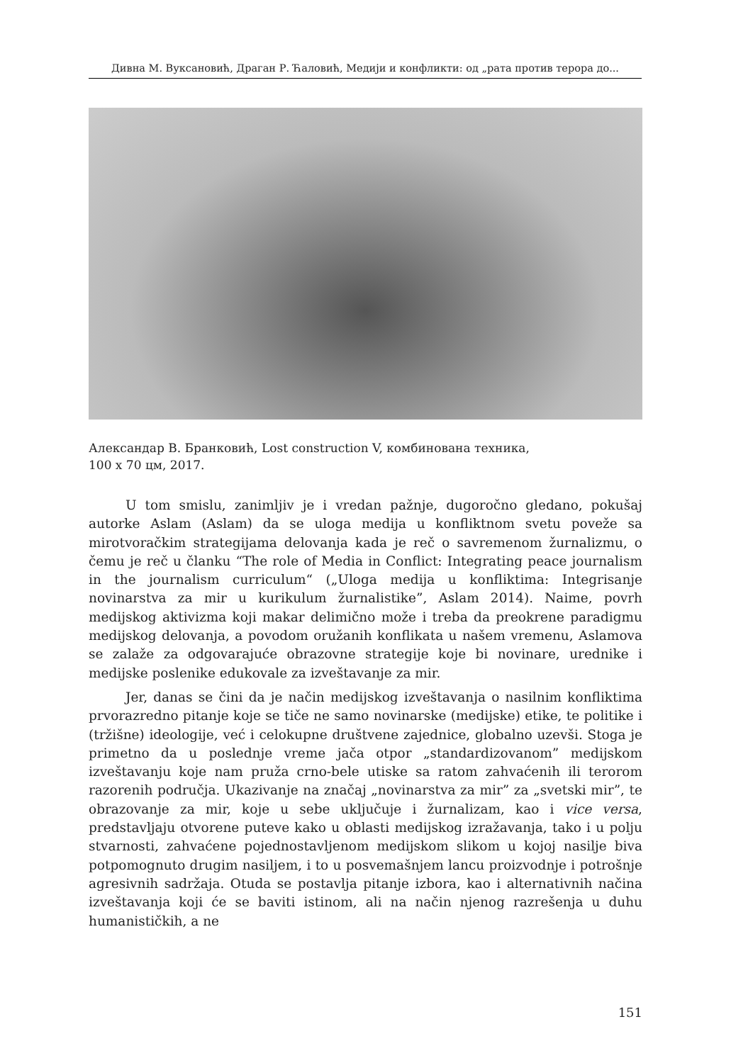Дивна М. Вуксановић, Драган Р. Ћаловић, Медији и конфликти: од „рата против терора до...
Александар В. Бранковић, Lost construction V, комбинована техника,
100 x 70 цм, 2017.
U tom smislu, zanimljiv je i vredan pažnje, dugoročno gledano, pokušaj autorke Aslam (Aslam) da se uloga medija u konfliktnom svetu poveže sa mirotvoračkim strategijama delovanja kada je reč o savremenom žurnalizmu, o čemu je reč u članku “The role of Media in Conflict: Integrating peace journalism in the journalism curriculum“ („Uloga medija u konfliktima: Integrisanje novinarstva za mir u kurikulum žurnalistike”, Aslam 2014). Naime, povrh medijskog aktivizma koji makar delimično može i treba da preokrene paradigmu medijskog delovanja, a povodom oružanih konflikata u našem vremenu, Aslamova se zalaže za odgovarajuće obrazovne strategije koje bi novinare, urednike i medijske poslenike edukovale za izveštavanje za mir.
Jer, danas se čini da je način medijskog izveštavanja o nasilnim konfliktima prvorazredno pitanje koje se tiče ne samo novinarske (medijske) etike, te politike i (tržišne) ideologije, već i celokupne društvene zajednice, globalno uzevši. Stoga je primetno da u poslednje vreme jača otpor „standardizovanom” medijskom izveštavanju koje nam pruža crno-bele utiske sa ratom zahvaćenih ili terorom razorenih područja. Ukazivanje na značaj „novinarstva za mir” za „svetski mir”, te obrazovanje za mir, koje u sebe uključuje i žurnalizam, kao i vice versa, predstavljaju otvorene puteve kako u oblasti medijskog izražavanja, tako i u polju stvarnosti, zahvaćene pojednostavljenom medijskom slikom u kojoj nasilje biva potpomognuto drugim nasiljem, i to u posvemašnjem lancu proizvodnje i potrošnje agresivnih sadržaja. Otuda se postavlja pitanje izbora, kao i alternativnih načina izveštavanja koji će se baviti istinom, ali na način njenog razrešenja u duhu humanističkih, a ne
151